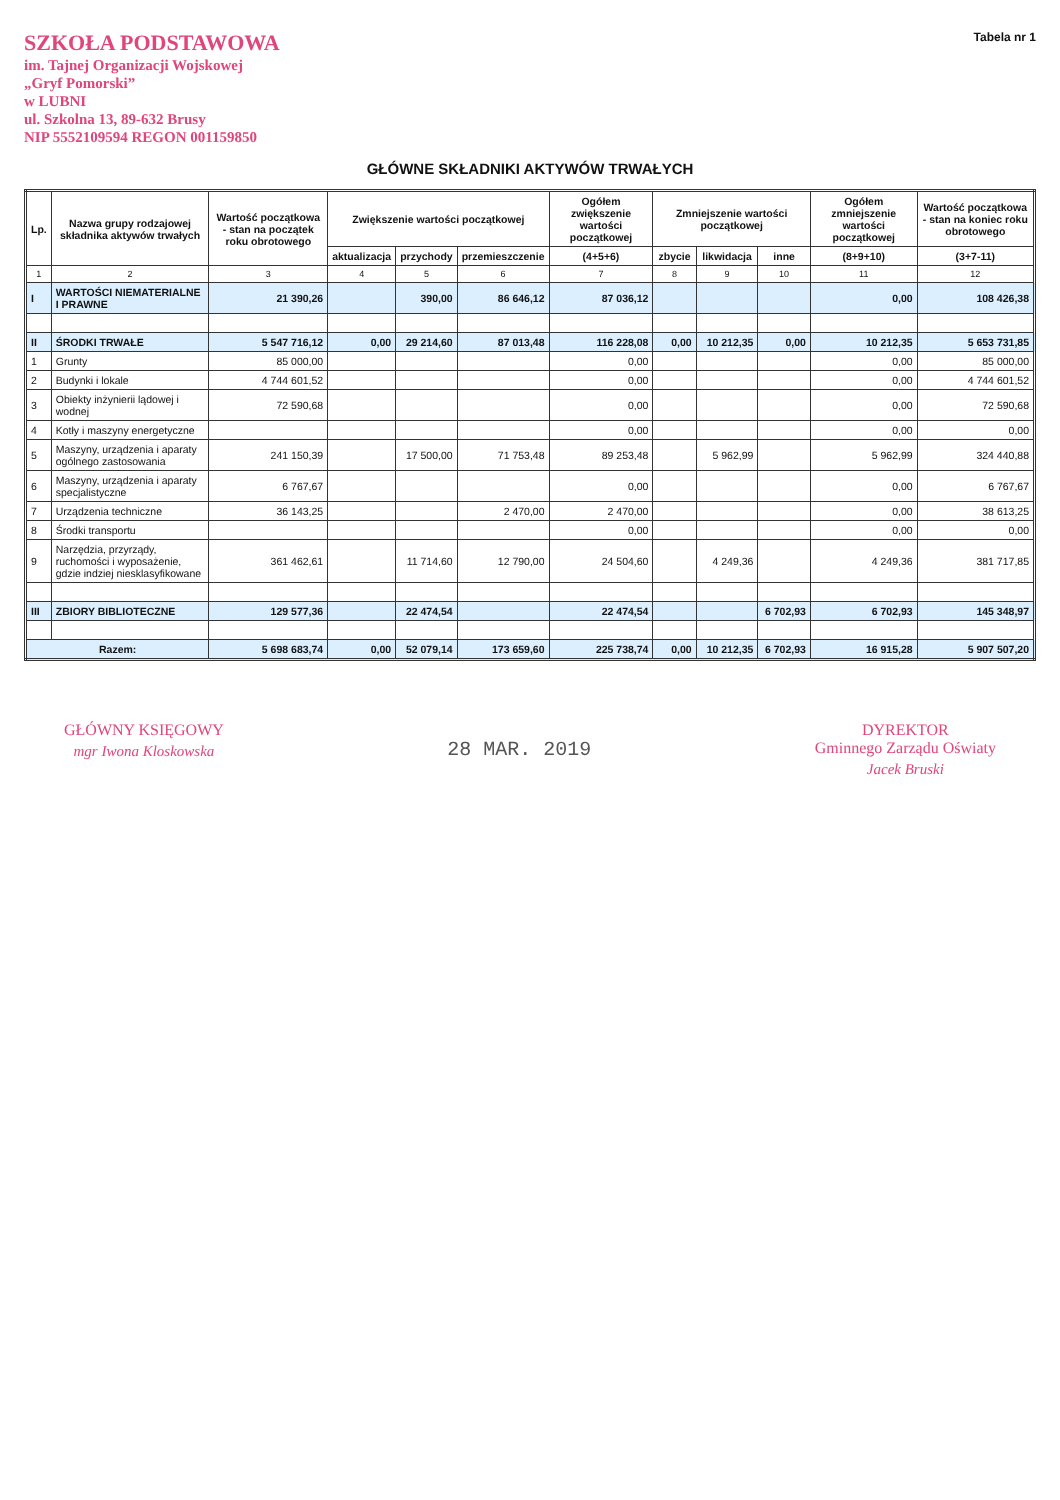SZKOŁA PODSTAWOWA
im. Tajnej Organizacji Wojskowej
„Gryf Pomorski”
w LUBNI
ul. Szkolna 13, 89-632 Brusy
NIP 5552109594 REGON 001159850
Tabela nr 1
GŁÓWNE SKŁADNIKI AKTYWÓW TRWAŁYCH
| Lp. | Nazwa grupy rodzajowej składnika aktywów trwałych | Wartość początkowa - stan na początek roku obrotowego | Zwiększenie wartości początkowej | | | Ogółem zwiększenie wartości początkowej | Zmniejszenie wartości początkowej | | | Ogółem zmniejszenie wartości początkowej | Wartość początkowa - stan na koniec roku obrotowego |
| --- | --- | --- | --- | --- | --- | --- | --- | --- | --- | --- | --- |
| | | | aktualizacja | przychody | przemieszczenie | (4+5+6) | zbycie | likwidacja | inne | (8+9+10) | (3+7-11) |
| 1 | 2 | 3 | 4 | 5 | 6 | 7 | 8 | 9 | 10 | 11 | 12 |
| I | WARTOŚCI NIEMATERIALNE I PRAWNE | 21 390,26 | | 390,00 | 86 646,12 | 87 036,12 | | | | 0,00 | 108 426,38 |
| II | ŚRODKI TRWAŁE | 5 547 716,12 | 0,00 | 29 214,60 | 87 013,48 | 116 228,08 | 0,00 | 10 212,35 | 0,00 | 10 212,35 | 5 653 731,85 |
| 1 | Grunty | 85 000,00 | | | | 0,00 | | | | 0,00 | 85 000,00 |
| 2 | Budynki i lokale | 4 744 601,52 | | | | 0,00 | | | | 0,00 | 4 744 601,52 |
| 3 | Obiekty inżynierii lądowej i wodnej | 72 590,68 | | | | 0,00 | | | | 0,00 | 72 590,68 |
| 4 | Kotły i maszyny energetyczne | | | | | 0,00 | | | | 0,00 | 0,00 |
| 5 | Maszyny, urządzenia i aparaty ogólnego zastosowania | 241 150,39 | | 17 500,00 | 71 753,48 | 89 253,48 | | 5 962,99 | | 5 962,99 | 324 440,88 |
| 6 | Maszyny, urządzenia i aparaty specjalistyczne | 6 767,67 | | | | 0,00 | | | | 0,00 | 6 767,67 |
| 7 | Urządzenia techniczne | 36 143,25 | | | 2 470,00 | 2 470,00 | | | | 0,00 | 38 613,25 |
| 8 | Środki transportu | | | | | 0,00 | | | | 0,00 | 0,00 |
| 9 | Narzędzia, przyrządy, ruchomości i wyposażenie, gdzie indziej niesklasyfikowane | 361 462,61 | | 11 714,60 | 12 790,00 | 24 504,60 | | 4 249,36 | | 4 249,36 | 381 717,85 |
| III | ZBIORY BIBLIOTECZNE | 129 577,36 | | 22 474,54 | | 22 474,54 | | | 6 702,93 | 6 702,93 | 145 348,97 |
| Razem: | | 5 698 683,74 | 0,00 | 52 079,14 | 173 659,60 | 225 738,74 | 0,00 | 10 212,35 | 6 702,93 | 16 915,28 | 5 907 507,20 |
GŁÓWNY KSIĘGOWY
mgr Iwona Kloskowska
28 MAR. 2019
DYREKTOR
Gminnego Zarządu Oświaty
Jacek Bruski